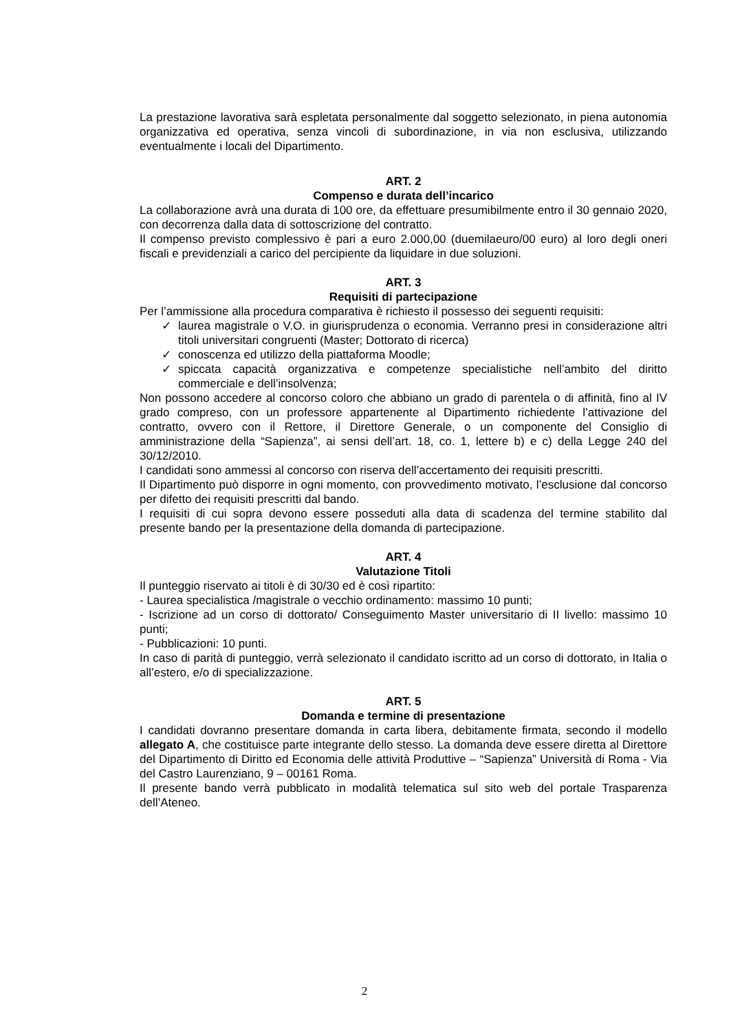La prestazione lavorativa sarà espletata personalmente dal soggetto selezionato, in piena autonomia organizzativa ed operativa, senza vincoli di subordinazione, in via non esclusiva, utilizzando eventualmente i locali del Dipartimento.
ART. 2
Compenso e durata dell’incarico
La collaborazione avrà una durata di 100 ore, da effettuare presumibilmente entro il 30 gennaio 2020, con decorrenza dalla data di sottoscrizione del contratto.
Il compenso previsto complessivo è pari a euro 2.000,00 (duemilaeuro/00 euro) al loro degli oneri fiscali e previdenziali a carico del percipiente da liquidare in due soluzioni.
ART. 3
Requisiti di partecipazione
Per l’ammissione alla procedura comparativa è richiesto il possesso dei seguenti requisiti:
✓ laurea magistrale o V.O. in giurisprudenza o economia. Verranno presi in considerazione altri titoli universitari congruenti (Master; Dottorato di ricerca)
✓ conoscenza ed utilizzo della piattaforma Moodle;
✓ spiccata capacità organizzativa e competenze specialistiche nell’ambito del diritto commerciale e dell’insolvenza;
Non possono accedere al concorso coloro che abbiano un grado di parentela o di affinità, fino al IV grado compreso, con un professore appartenente al Dipartimento richiedente l’attivazione del contratto, ovvero con il Rettore, il Direttore Generale, o un componente del Consiglio di amministrazione della “Sapienza”, ai sensi dell’art. 18, co. 1, lettere b) e c) della Legge 240 del 30/12/2010.
I candidati sono ammessi al concorso con riserva dell’accertamento dei requisiti prescritti.
Il Dipartimento può disporre in ogni momento, con provvedimento motivato, l’esclusione dal concorso per difetto dei requisiti prescritti dal bando.
I requisiti di cui sopra devono essere posseduti alla data di scadenza del termine stabilito dal presente bando per la presentazione della domanda di partecipazione.
ART. 4
Valutazione Titoli
Il punteggio riservato ai titoli è di 30/30 ed è così ripartito:
- Laurea specialistica /magistrale o vecchio ordinamento: massimo 10 punti;
- Iscrizione ad un corso di dottorato/ Conseguimento Master universitario di II livello: massimo 10 punti;
- Pubblicazioni: 10 punti.
In caso di parità di punteggio, verrà selezionato il candidato iscritto ad un corso di dottorato, in Italia o all’estero, e/o di specializzazione.
ART. 5
Domanda e termine di presentazione
I candidati dovranno presentare domanda in carta libera, debitamente firmata, secondo il modello allegato A, che costituisce parte integrante dello stesso. La domanda deve essere diretta al Direttore del Dipartimento di Diritto ed Economia delle attività Produttive – “Sapienza” Università di Roma - Via del Castro Laurenziano, 9 – 00161 Roma.
Il presente bando verrà pubblicato in modalità telematica sul sito web del portale Trasparenza dell’Ateneo.
2